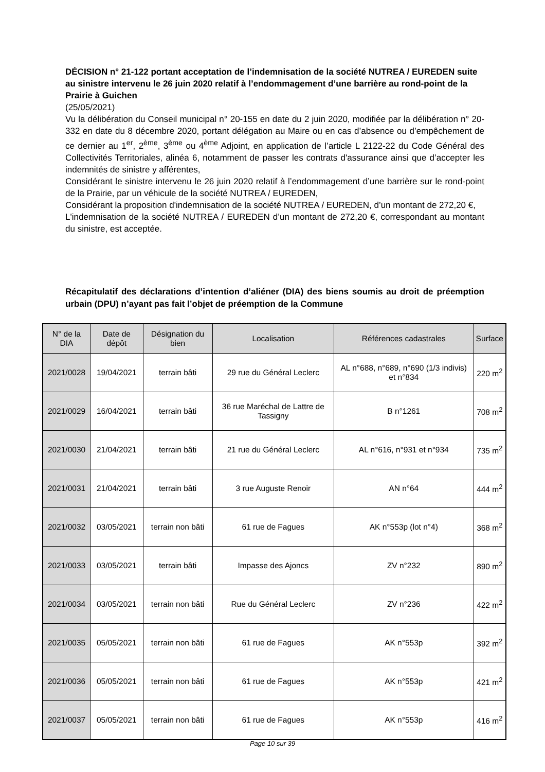DÉCISION n° 21-122 portant acceptation de l’indemnisation de la société NUTREA / EUREDEN suite au sinistre intervenu le 26 juin 2020 relatif à l’endommagement d’une barrière au rond-point de la Prairie à Guichen
(25/05/2021)
Vu la délibération du Conseil municipal n° 20-155 en date du 2 juin 2020, modifiée par la délibération n° 20-332 en date du 8 décembre 2020, portant délégation au Maire ou en cas d’absence ou d’empêchement de ce dernier au 1<sup>er</sup>, 2<sup>ème</sup>, 3<sup>ème</sup> ou 4<sup>ème</sup> Adjoint, en application de l’article L 2122-22 du Code Général des Collectivités Territoriales, alinéa 6, notamment de passer les contrats d'assurance ainsi que d’accepter les indemnités de sinistre y afférentes,
Considérant le sinistre intervenu le 26 juin 2020 relatif à l’endommagement d’une barrière sur le rond-point de la Prairie, par un véhicule de la société NUTREA / EUREDEN,
Considérant la proposition d'indemnisation de la société NUTREA / EUREDEN, d’un montant de 272,20 €,
L'indemnisation de la société NUTREA / EUREDEN d’un montant de 272,20 €, correspondant au montant du sinistre, est acceptée.
Récapitulatif des déclarations d’intention d’aliéner (DIA) des biens soumis au droit de préemption urbain (DPU) n’ayant pas fait l’objet de préemption de la Commune
| N° de la DIA | Date de dépôt | Désignation du bien | Localisation | Références cadastrales | Surface |
| --- | --- | --- | --- | --- | --- |
| 2021/0028 | 19/04/2021 | terrain bâti | 29 rue du Général Leclerc | AL n°688, n°689, n°690 (1/3 indivis) et n°834 | 220 m<sup>2</sup> |
| 2021/0029 | 16/04/2021 | terrain bâti | 36 rue Maréchal de Lattre de Tassigny | B n°1261 | 708 m<sup>2</sup> |
| 2021/0030 | 21/04/2021 | terrain bâti | 21 rue du Général Leclerc | AL n°616, n°931 et n°934 | 735 m<sup>2</sup> |
| 2021/0031 | 21/04/2021 | terrain bâti | 3 rue Auguste Renoir | AN n°64 | 444 m<sup>2</sup> |
| 2021/0032 | 03/05/2021 | terrain non bâti | 61 rue de Fagues | AK n°553p (lot n°4) | 368 m<sup>2</sup> |
| 2021/0033 | 03/05/2021 | terrain bâti | Impasse des Ajoncs | ZV n°232 | 890 m<sup>2</sup> |
| 2021/0034 | 03/05/2021 | terrain non bâti | Rue du Général Leclerc | ZV n°236 | 422 m<sup>2</sup> |
| 2021/0035 | 05/05/2021 | terrain non bâti | 61 rue de Fagues | AK n°553p | 392 m<sup>2</sup> |
| 2021/0036 | 05/05/2021 | terrain non bâti | 61 rue de Fagues | AK n°553p | 421 m<sup>2</sup> |
| 2021/0037 | 05/05/2021 | terrain non bâti | 61 rue de Fagues | AK n°553p | 416 m<sup>2</sup> |
Page 10 sur 39